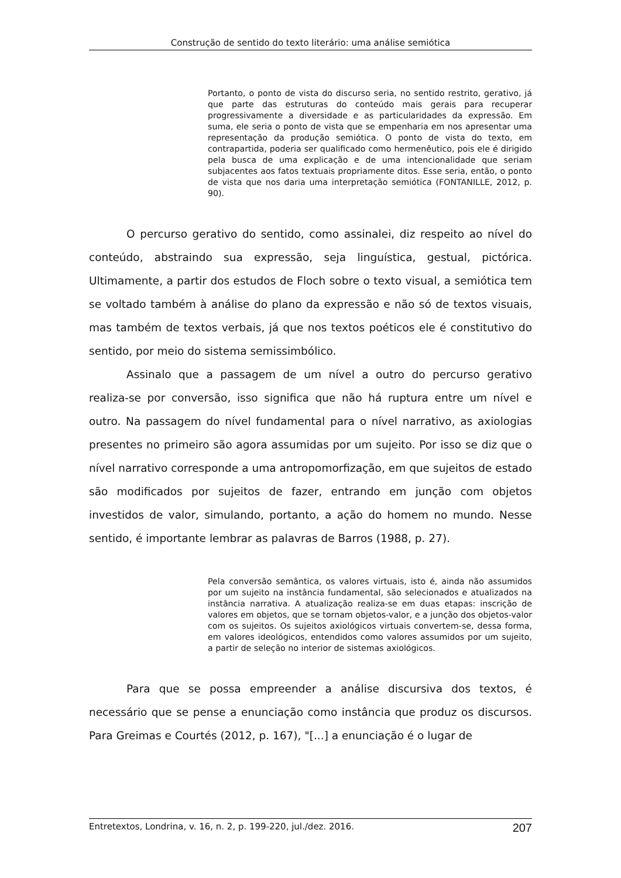Construção de sentido do texto literário: uma análise semiótica
Portanto, o ponto de vista do discurso seria, no sentido restrito, gerativo, já que parte das estruturas do conteúdo mais gerais para recuperar progressivamente a diversidade e as particularidades da expressão. Em suma, ele seria o ponto de vista que se empenharia em nos apresentar uma representação da produção semiótica. O ponto de vista do texto, em contrapartida, poderia ser qualificado como hermenêutico, pois ele é dirigido pela busca de uma explicação e de uma intencionalidade que seriam subjacentes aos fatos textuais propriamente ditos. Esse seria, então, o ponto de vista que nos daria uma interpretação semiótica (FONTANILLE, 2012, p. 90).
O percurso gerativo do sentido, como assinalei, diz respeito ao nível do conteúdo, abstraindo sua expressão, seja linguística, gestual, pictórica. Ultimamente, a partir dos estudos de Floch sobre o texto visual, a semiótica tem se voltado também à análise do plano da expressão e não só de textos visuais, mas também de textos verbais, já que nos textos poéticos ele é constitutivo do sentido, por meio do sistema semissimbólico.
Assinalo que a passagem de um nível a outro do percurso gerativo realiza-se por conversão, isso significa que não há ruptura entre um nível e outro. Na passagem do nível fundamental para o nível narrativo, as axiologias presentes no primeiro são agora assumidas por um sujeito. Por isso se diz que o nível narrativo corresponde a uma antropomorfização, em que sujeitos de estado são modificados por sujeitos de fazer, entrando em junção com objetos investidos de valor, simulando, portanto, a ação do homem no mundo. Nesse sentido, é importante lembrar as palavras de Barros (1988, p. 27).
Pela conversão semântica, os valores virtuais, isto é, ainda não assumidos por um sujeito na instância fundamental, são selecionados e atualizados na instância narrativa. A atualização realiza-se em duas etapas: inscrição de valores em objetos, que se tornam objetos-valor, e a junção dos objetos-valor com os sujeitos. Os sujeitos axiológicos virtuais convertem-se, dessa forma, em valores ideológicos, entendidos como valores assumidos por um sujeito, a partir de seleção no interior de sistemas axiológicos.
Para que se possa empreender a análise discursiva dos textos, é necessário que se pense a enunciação como instância que produz os discursos. Para Greimas e Courtés (2012, p. 167), "[...] a enunciação é o lugar de
Entretextos, Londrina, v. 16, n. 2, p. 199-220, jul./dez. 2016. 207